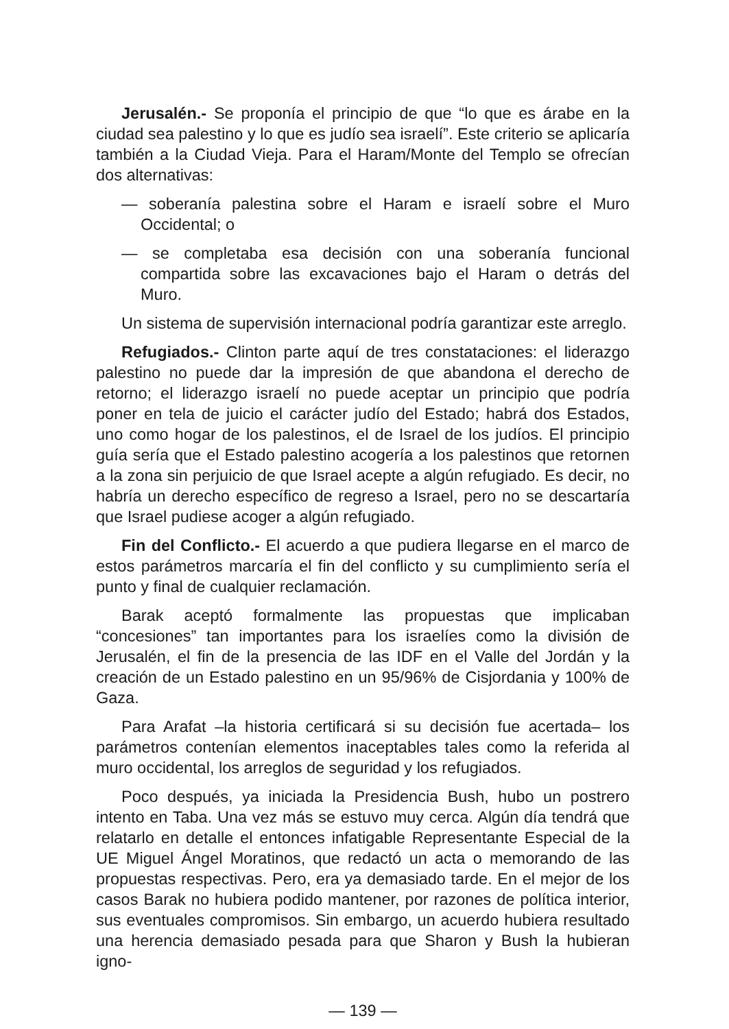Jerusalén.- Se proponía el principio de que “lo que es árabe en la ciudad sea palestino y lo que es judío sea israelí”. Este criterio se aplicaría también a la Ciudad Vieja. Para el Haram/Monte del Templo se ofrecían dos alternativas:
— soberanía palestina sobre el Haram e israelí sobre el Muro Occidental; o
— se completaba esa decisión con una soberanía funcional compartida sobre las excavaciones bajo el Haram o detrás del Muro.
Un sistema de supervisión internacional podría garantizar este arreglo.
Refugiados.- Clinton parte aquí de tres constataciones: el liderazgo palestino no puede dar la impresión de que abandona el derecho de retorno; el liderazgo israelí no puede aceptar un principio que podría poner en tela de juicio el carácter judío del Estado; habrá dos Estados, uno como hogar de los palestinos, el de Israel de los judíos. El principio guía sería que el Estado palestino acogería a los palestinos que retornen a la zona sin perjuicio de que Israel acepte a algún refugiado. Es decir, no habría un derecho específico de regreso a Israel, pero no se descartaría que Israel pudiese acoger a algún refugiado.
Fin del Conflicto.- El acuerdo a que pudiera llegarse en el marco de estos parámetros marcaría el fin del conflicto y su cumplimiento sería el punto y final de cualquier reclamación.
Barak aceptó formalmente las propuestas que implicaban “concesiones” tan importantes para los israelíes como la división de Jerusalén, el fin de la presencia de las IDF en el Valle del Jordán y la creación de un Estado palestino en un 95/96% de Cisjordania y 100% de Gaza.
Para Arafat –la historia certificará si su decisión fue acertada– los parámetros contenían elementos inaceptables tales como la referida al muro occidental, los arreglos de seguridad y los refugiados.
Poco después, ya iniciada la Presidencia Bush, hubo un postrero intento en Taba. Una vez más se estuvo muy cerca. Algún día tendrá que relatarlo en detalle el entonces infatigable Representante Especial de la UE Miguel Ángel Moratinos, que redactó un acta o memorando de las propuestas respectivas. Pero, era ya demasiado tarde. En el mejor de los casos Barak no hubiera podido mantener, por razones de política interior, sus eventuales compromisos. Sin embargo, un acuerdo hubiera resultado una herencia demasiado pesada para que Sharon y Bush la hubieran igno-
— 139 —